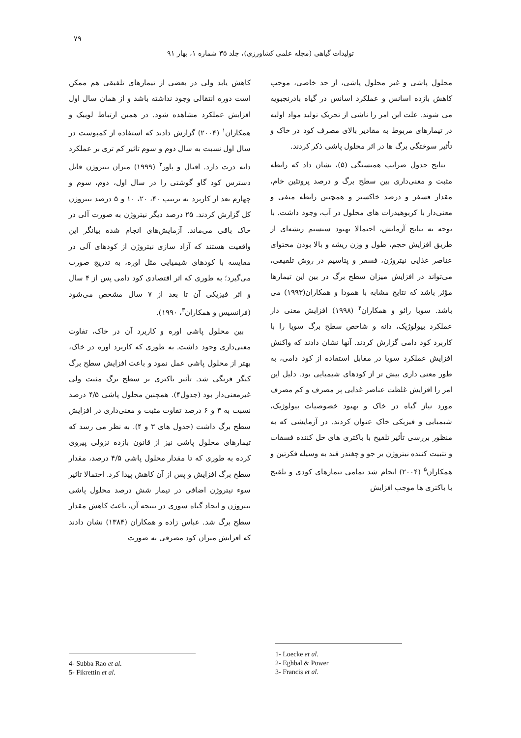۷۹
تولیدات گیاهی (مجله علمی کشاورزی)، جلد ۳۵ شماره ۱، بهار ۹۱
کاهش یابد ولی در بعضی از تیمارهای تلفیقی هم ممکن است دوره انتقالی وجود نداشته باشد و از همان سال اول افزایش عملکرد مشاهده شود. در همین ارتباط لوییک و همکاران<sup>۱</sup> (۲۰۰۴) گزارش دادند که استفاده از کمپوست در سال اول نسبت به سال دوم و سوم تاثیر کم تری بر عملکرد دانه ذرت دارد. اقبال و پاور<sup>۲</sup> (۱۹۹۹) میزان نیتروژن قابل دسترس کود گاو گوشتی را در سال اول، دوم، سوم و چهارم بعد از کاربرد به ترتیب ۴۰، ۲۰، ۱۰ و ۵ درصد نیتروژن کل گزارش کردند. ۲۵ درصد دیگر نیتروژن به صورت آلی در خاک باقی می‌ماند. آزمایش‌های انجام شده بیانگر این واقعیت هستند که آزاد سازی نیتروژن از کودهای آلی در مقایسه با کودهای شیمیایی مثل اوره، به تدریج صورت می‌گیرد؛ به طوری که اثر اقتصادی کود دامی پس از ۴ سال و اثر فیزیکی آن تا بعد از ۷ سال مشخص می‌شود (فرانسیس و همکاران<sup>۳</sup>، ۱۹۹۰).
بین محلول پاشی اوره و کاربرد آن در خاک، تفاوت معنی‌داری وجود داشت. به طوری که کاربرد اوره در خاک، بهتر از محلول پاشی عمل نمود و باعث افزایش سطح برگ کنگر فرنگی شد. تأثیر باکتری بر سطح برگ مثبت ولی غیرمعنی‌دار بود (جدول۴). همچنین محلول پاشی ۴/۵ درصد نسبت به ۳ و ۶ درصد تفاوت مثبت و معنی‌داری در افزایش سطح برگ داشت (جدول های ۳ و ۴). به نظر می رسد که تیمارهای محلول پاشی نیز از قانون بازده نزولی پیروی کرده به طوری که تا مقدار محلول پاشی ۴/۵ درصد، مقدار سطح برگ افزایش و پس از آن کاهش پیدا کرد. احتمالا تاثیر سوء نیتروژن اضافی در تیمار شش درصد محلول پاشی نیتروژن و ایجاد گیاه سوزی در نتیجه آن، باعث کاهش مقدار سطح برگ شد. عباس زاده و همکاران (۱۳۸۴) نشان دادند که افزایش میزان کود مصرفی به صورت
محلول پاشی و غیر محلول پاشی، از حد خاصی، موجب کاهش بازده اسانس و عملکرد اسانس در گیاه بادرنجبویه می شوند. علت این امر را ناشی از تحریک تولید مواد اولیه در تیمارهای مربوط به مقادیر بالای مصرف کود در خاک و تأثیر سوختگی برگ ها در اثر محلول پاشی ذکر کردند.
نتایج جدول ضرایب همبستگی (۵)، نشان داد که رابطه مثبت و معنی‌داری بین سطح برگ و درصد پروتئین خام، مقدار فسفر و درصد خاکستر و همچنین رابطه منفی و معنی‌دار با کربوهیدرات های محلول در آب، وجود داشت. با توجه به نتایج آزمایش، احتمالا بهبود سیستم ریشه‌ای از طریق افزایش حجم، طول و وزن ریشه و بالا بودن محتوای عناصر غذایی نیتروژن، فسفر و پتاسیم در روش تلفیقی، می‌تواند در افزایش میزان سطح برگ در بین این تیمارها مؤثر باشد که نتایج مشابه با همودا و همکاران(۱۹۹۳) می باشد. سوبا رائو و همکاران<sup>۴</sup> (۱۹۹۸) افزایش معنی دار عملکرد بیولوژیک، دانه و شاخص سطح برگ سویا را با کاربرد کود دامی گزارش کردند. آنها نشان دادند که واکنش افزایش عملکرد سویا در مقابل استفاده از کود دامی، به طور معنی داری بیش تر از کودهای شیمیایی بود. دلیل این امر را افزایش غلظت عناصر غذایی پر مصرف و کم مصرف مورد نیاز گیاه در خاک و بهبود خصوصیات بیولوژیک، شیمیایی و فیزیکی خاک عنوان کردند. در آزمایشی که به منظور بررسی تأثیر تلقیح با باکتری های حل کننده فسفات و تثبیت کننده نیتروژن بر جو و چغندر قند به وسیله فکرتین و همکاران<sup>۵</sup> (۲۰۰۴) انجام شد تمامی تیمارهای کودی و تلقیح با باکتری ها موجب افزایش
1- Loecke et al.
2- Eghbal & Power
3- Francis et al.
4- Subba Rao et al.
5- Fikrettin et al.